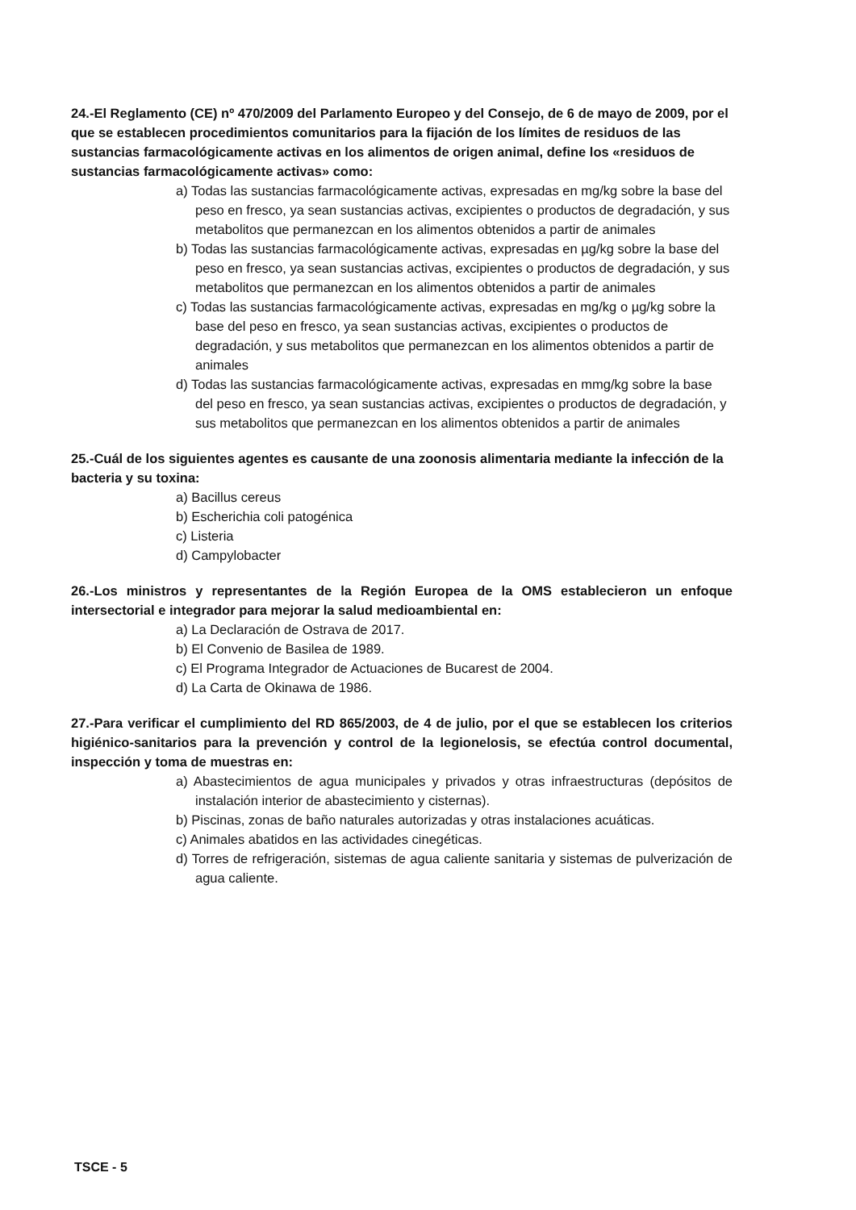24.-El Reglamento (CE) nº 470/2009 del Parlamento Europeo y del Consejo, de 6 de mayo de 2009, por el que se establecen procedimientos comunitarios para la fijación de los límites de residuos de las sustancias farmacológicamente activas en los alimentos de origen animal, define los «residuos de sustancias farmacológicamente activas» como:
a) Todas las sustancias farmacológicamente activas, expresadas en mg/kg sobre la base del peso en fresco, ya sean sustancias activas, excipientes o productos de degradación, y sus metabolitos que permanezcan en los alimentos obtenidos a partir de animales
b) Todas las sustancias farmacológicamente activas, expresadas en µg/kg sobre la base del peso en fresco, ya sean sustancias activas, excipientes o productos de degradación, y sus metabolitos que permanezcan en los alimentos obtenidos a partir de animales
c) Todas las sustancias farmacológicamente activas, expresadas en mg/kg o µg/kg sobre la base del peso en fresco, ya sean sustancias activas, excipientes o productos de degradación, y sus metabolitos que permanezcan en los alimentos obtenidos a partir de animales
d) Todas las sustancias farmacológicamente activas, expresadas en mmg/kg sobre la base del peso en fresco, ya sean sustancias activas, excipientes o productos de degradación, y sus metabolitos que permanezcan en los alimentos obtenidos a partir de animales
25.-Cuál de los siguientes agentes es causante de una zoonosis alimentaria mediante la infección de la bacteria y su toxina:
a) Bacillus cereus
b) Escherichia coli patogénica
c) Listeria
d) Campylobacter
26.-Los ministros y representantes de la Región Europea de la OMS establecieron un enfoque intersectorial e integrador para mejorar la salud medioambiental en:
a) La Declaración de Ostrava de 2017.
b) El Convenio de Basilea de 1989.
c) El Programa Integrador de Actuaciones de Bucarest de 2004.
d) La Carta de Okinawa de 1986.
27.-Para verificar el cumplimiento del RD 865/2003, de 4 de julio, por el que se establecen los criterios higiénico-sanitarios para la prevención y control de la legionelosis, se efectúa control documental, inspección y toma de muestras en:
a) Abastecimientos de agua municipales y privados y otras infraestructuras (depósitos de instalación interior de abastecimiento y cisternas).
b) Piscinas, zonas de baño naturales autorizadas y otras instalaciones acuáticas.
c) Animales abatidos en las actividades cinegéticas.
d) Torres de refrigeración, sistemas de agua caliente sanitaria y sistemas de pulverización de agua caliente.
TSCE - 5